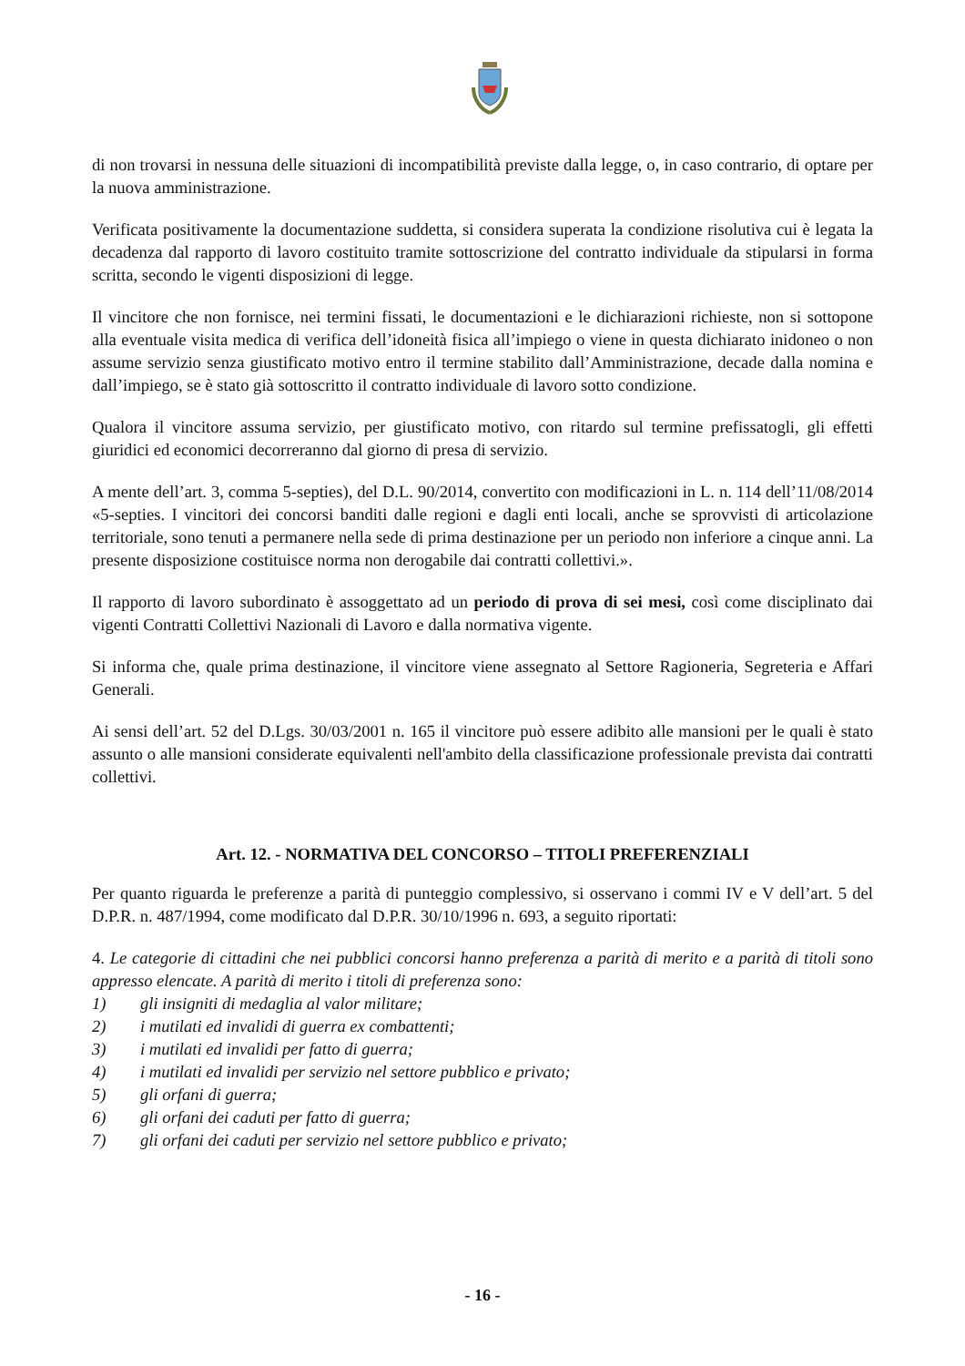di non trovarsi in nessuna delle situazioni di incompatibilità previste dalla legge, o, in caso contrario, di optare per la nuova amministrazione.
Verificata positivamente la documentazione suddetta, si considera superata la condizione risolutiva cui è legata la decadenza dal rapporto di lavoro costituito tramite sottoscrizione del contratto individuale da stipularsi in forma scritta, secondo le vigenti disposizioni di legge.
Il vincitore che non fornisce, nei termini fissati, le documentazioni e le dichiarazioni richieste, non si sottopone alla eventuale visita medica di verifica dell’idoneità fisica all’impiego o viene in questa dichiarato inidoneo o non assume servizio senza giustificato motivo entro il termine stabilito dall’Amministrazione, decade dalla nomina e dall’impiego, se è stato già sottoscritto il contratto individuale di lavoro sotto condizione.
Qualora il vincitore assuma servizio, per giustificato motivo, con ritardo sul termine prefissatogli, gli effetti giuridici ed economici decorreranno dal giorno di presa di servizio.
A mente dell’art. 3, comma 5-septies), del D.L. 90/2014, convertito con modificazioni in L. n. 114 dell’11/08/2014 «5-septies. I vincitori dei concorsi banditi dalle regioni e dagli enti locali, anche se sprovvisti di articolazione territoriale, sono tenuti a permanere nella sede di prima destinazione per un periodo non inferiore a cinque anni. La presente disposizione costituisce norma non derogabile dai contratti collettivi.».
Il rapporto di lavoro subordinato è assoggettato ad un periodo di prova di sei mesi, così come disciplinato dai vigenti Contratti Collettivi Nazionali di Lavoro e dalla normativa vigente.
Si informa che, quale prima destinazione, il vincitore viene assegnato al Settore Ragioneria, Segreteria e Affari Generali.
Ai sensi dell’art. 52 del D.Lgs. 30/03/2001 n. 165 il vincitore può essere adibito alle mansioni per le quali è stato assunto o alle mansioni considerate equivalenti nell'ambito della classificazione professionale prevista dai contratti collettivi.
Art. 12. - NORMATIVA DEL CONCORSO – TITOLI PREFERENZIALI
Per quanto riguarda le preferenze a parità di punteggio complessivo, si osservano i commi IV e V dell’art. 5 del D.P.R. n. 487/1994, come modificato dal D.P.R. 30/10/1996 n. 693, a seguito riportati:
4. Le categorie di cittadini che nei pubblici concorsi hanno preferenza a parità di merito e a parità di titoli sono appresso elencate. A parità di merito i titoli di preferenza sono:
1) gli insigniti di medaglia al valor militare;
2) i mutilati ed invalidi di guerra ex combattenti;
3) i mutilati ed invalidi per fatto di guerra;
4) i mutilati ed invalidi per servizio nel settore pubblico e privato;
5) gli orfani di guerra;
6) gli orfani dei caduti per fatto di guerra;
7) gli orfani dei caduti per servizio nel settore pubblico e privato;
- 16 -